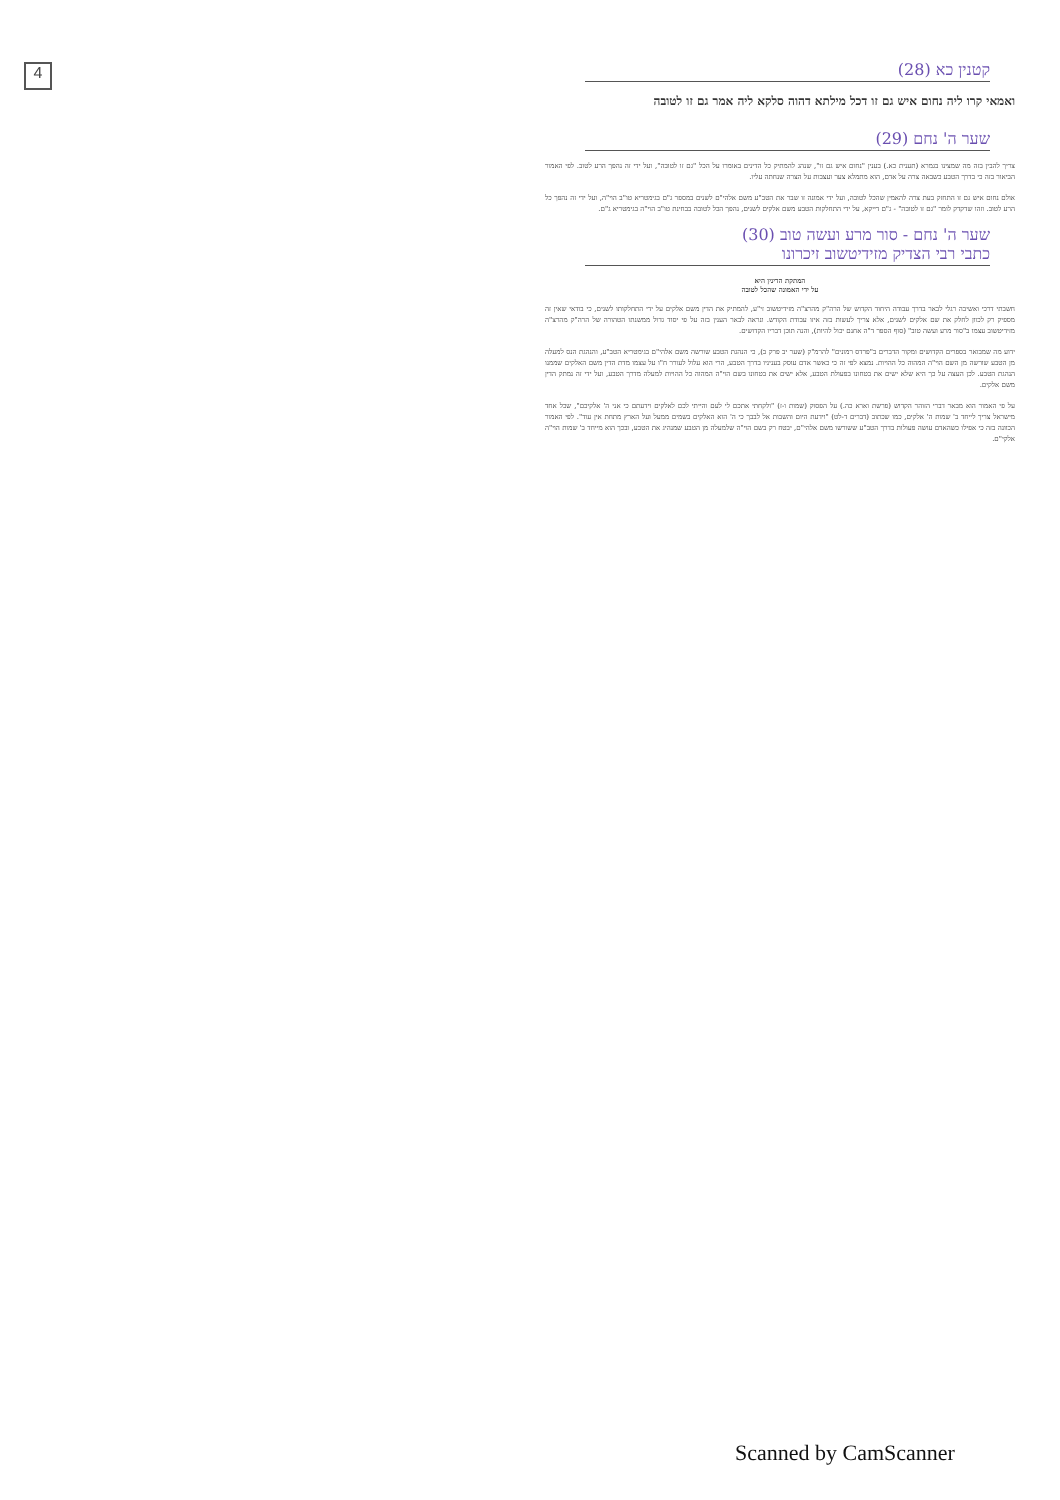4
קטנין כא (28)
ואמאי קרו ליה נחום איש גם זו דכל מילתא דהוה סלקא ליה אמר גם זו לטובה
שער ה' נחם (29)
צריך להבין בזה מה שמצינו בגמרא (תענית כא.) בענין "נחום איש גם זו", שנהג להמתיק כל הדינים באומרו על הכל "גם זו לטובה", ועל ידי זה נהפך הרע לטוב. לפי האמור הביאור בזה כי בדרך הטבע כשבאה צרה על אדם, הוא מתמלא צער ועצבות על הצרה שנחתה עליו.
אולם נחום איש גם זו התחזק בעת צרה להאמין שהכל לטובה, ועל ידי אמונה זו שבר את הטב"ע משם אלהי"ם לשנים במספר ג"ם בגימטריא טו"ב הוי"ה, ועל ידי זה נהפך כל הרע לטוב. וזהו שדקדק לומר "גם זו לטובה" - ג"ם דייקא, על ידי התחלקות הטבע משם אלקים לשנים, נהפך הכל לטובה בבחינת טו"ב הוי"ה בגימטריא ג"ם.
שער ה' נחם - סור מרע ועשה טוב (30)
כתבי רבי הצדיק מזידיטשוב זיכרונו
המתקת הדינין היא
על ידי האמונה שהכל לטובה
חשבתי דרכי ואשיבה רגלי לבאר בדרך עבודה היחוד הקדוש של הרה"ק מהרצ"ה מזידיטשוב זי"ע, להמתיק את הדין משם אלקים על ידי התחלקותו לשנים, כי בודאי שאין זה מספיק רק לכוון לחלק את שם אלקים לשנים, אלא צריך לעשות בזה איזו עבודת הקודש. ונראה לבאר הענין בזה על פי יסוד גדול ממשנתו הטהורה של הרה"ק מהרצ"ה מזידיטשוב עצמו ב"סור מרע ועשה טוב" (סוף הספר ד"ה אחנם יכול להיות), והנה תוכן דבריו הקדושים.
ידוע מה שמבואר בספרים הקדושים ומקור הדברים ב"פרדס רמונים" להרמ"ק (שער יב פרק ב), כי הנהגת הטבע שורשה משם אלהי"ם בגימטריא הטב"ע, והנהגת הנס למעלה מן הטבע שורשה מן השם הוי"ה המהוה כל ההויות. נמצא לפי זה כי כאשר אדם עוסק בעניניו בדרך הטבע, הרי הוא עלול לעורר ח"ו על עצמו מדת הדין משם האלקים שממנו הנהגת הטבע. לכן העצה על כך היא שלא ישים את בטחונו בפעולת הטבע, אלא ישים את בטחונו בשם הוי"ה המהוה כל ההויות למעלה מדרך הטבע, ועל ידי זה נמתק הדין משם אלקים.
על פי האמור הוא מבאר דברי הזוהר הקדוש (פרשת וארא כה.) על הפסוק (שמות ו-ז) "ולקחתי אתכם לי לעם והייתי לכם לאלקים וידעתם כי אני ה' אלקיכם", שכל אחד מישראל צריך לייחד ב' שמות ה' אלקים, כמו שכתוב (דברים ד-לט) "וידעת היום והשבות אל לבבך כי ה' הוא האלקים בשמים ממעל ועל הארץ מתחת אין עוד". לפי האמור הכוונה בזה כי אפילו כשהאדם עושה פעולות בדרך הטב"ע ששורשו משם אלהי"ם, יבטח רק בשם הוי"ה שלמעלה מן הטבע שמנהיג את הטבע, ובכך הוא מייחד ב' שמות הוי"ה אלקי"ם.
Scanned by CamScanner